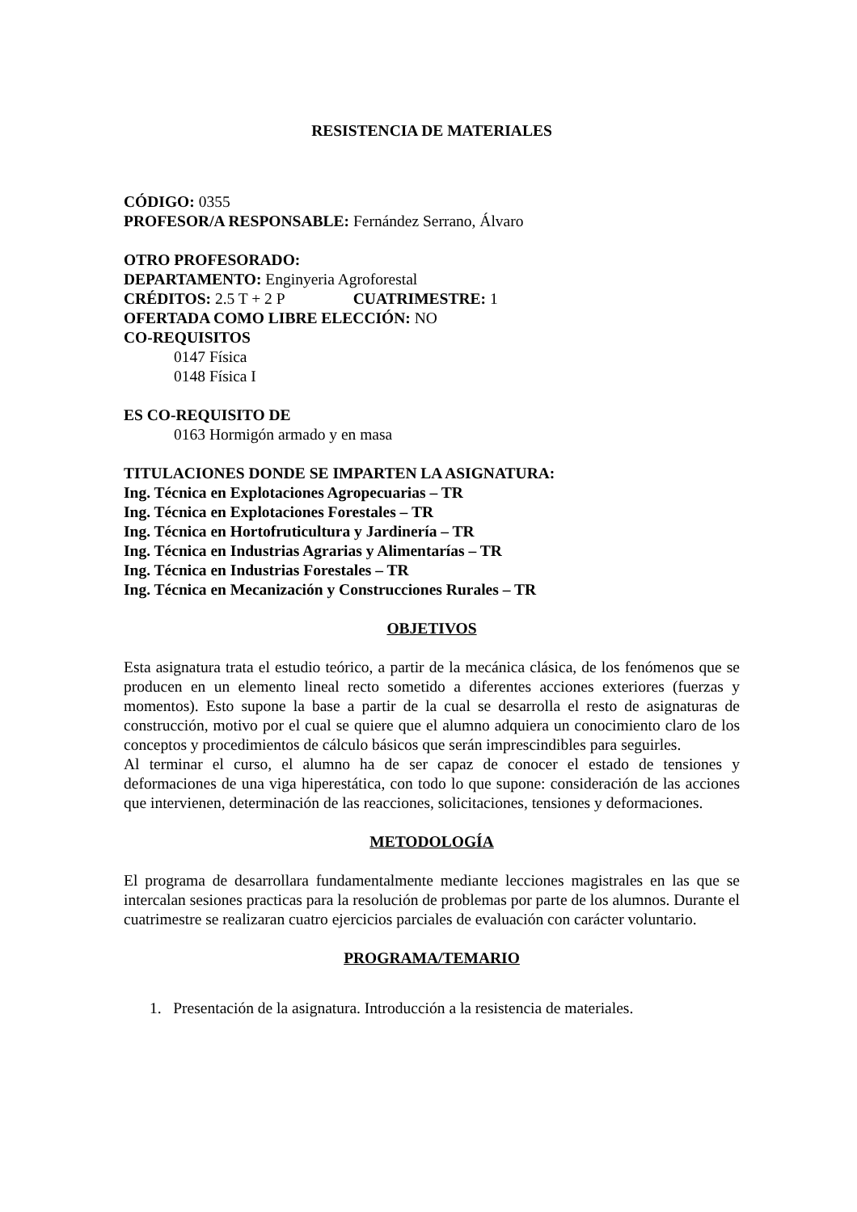RESISTENCIA DE MATERIALES
CÓDIGO: 0355
PROFESOR/A RESPONSABLE: Fernández Serrano, Álvaro
OTRO PROFESORADO:
DEPARTAMENTO: Enginyeria Agroforestal
CRÉDITOS: 2.5 T + 2 P CUATRIMESTRE: 1
OFERTADA COMO LIBRE ELECCIÓN: NO
CO-REQUISITOS
0147 Física
0148 Física I
ES CO-REQUISITO DE
0163 Hormigón armado y en masa
TITULACIONES DONDE SE IMPARTEN LA ASIGNATURA:
Ing. Técnica en Explotaciones Agropecuarias – TR
Ing. Técnica en Explotaciones Forestales – TR
Ing. Técnica en Hortofruticultura y Jardinería – TR
Ing. Técnica en Industrias Agrarias y Alimentarías – TR
Ing. Técnica en Industrias Forestales – TR
Ing. Técnica en Mecanización y Construcciones Rurales – TR
OBJETIVOS
Esta asignatura trata el estudio teórico, a partir de la mecánica clásica, de los fenómenos que se producen en un elemento lineal recto sometido a diferentes acciones exteriores (fuerzas y momentos). Esto supone la base a partir de la cual se desarrolla el resto de asignaturas de construcción, motivo por el cual se quiere que el alumno adquiera un conocimiento claro de los conceptos y procedimientos de cálculo básicos que serán imprescindibles para seguirles.
Al terminar el curso, el alumno ha de ser capaz de conocer el estado de tensiones y deformaciones de una viga hiperestática, con todo lo que supone: consideración de las acciones que intervienen, determinación de las reacciones, solicitaciones, tensiones y deformaciones.
METODOLOGÍA
El programa de desarrollara fundamentalmente mediante lecciones magistrales en las que se intercalan sesiones practicas para la resolución de problemas por parte de los alumnos. Durante el cuatrimestre se realizaran cuatro ejercicios parciales de evaluación con carácter voluntario.
PROGRAMA/TEMARIO
1. Presentación de la asignatura. Introducción a la resistencia de materiales.